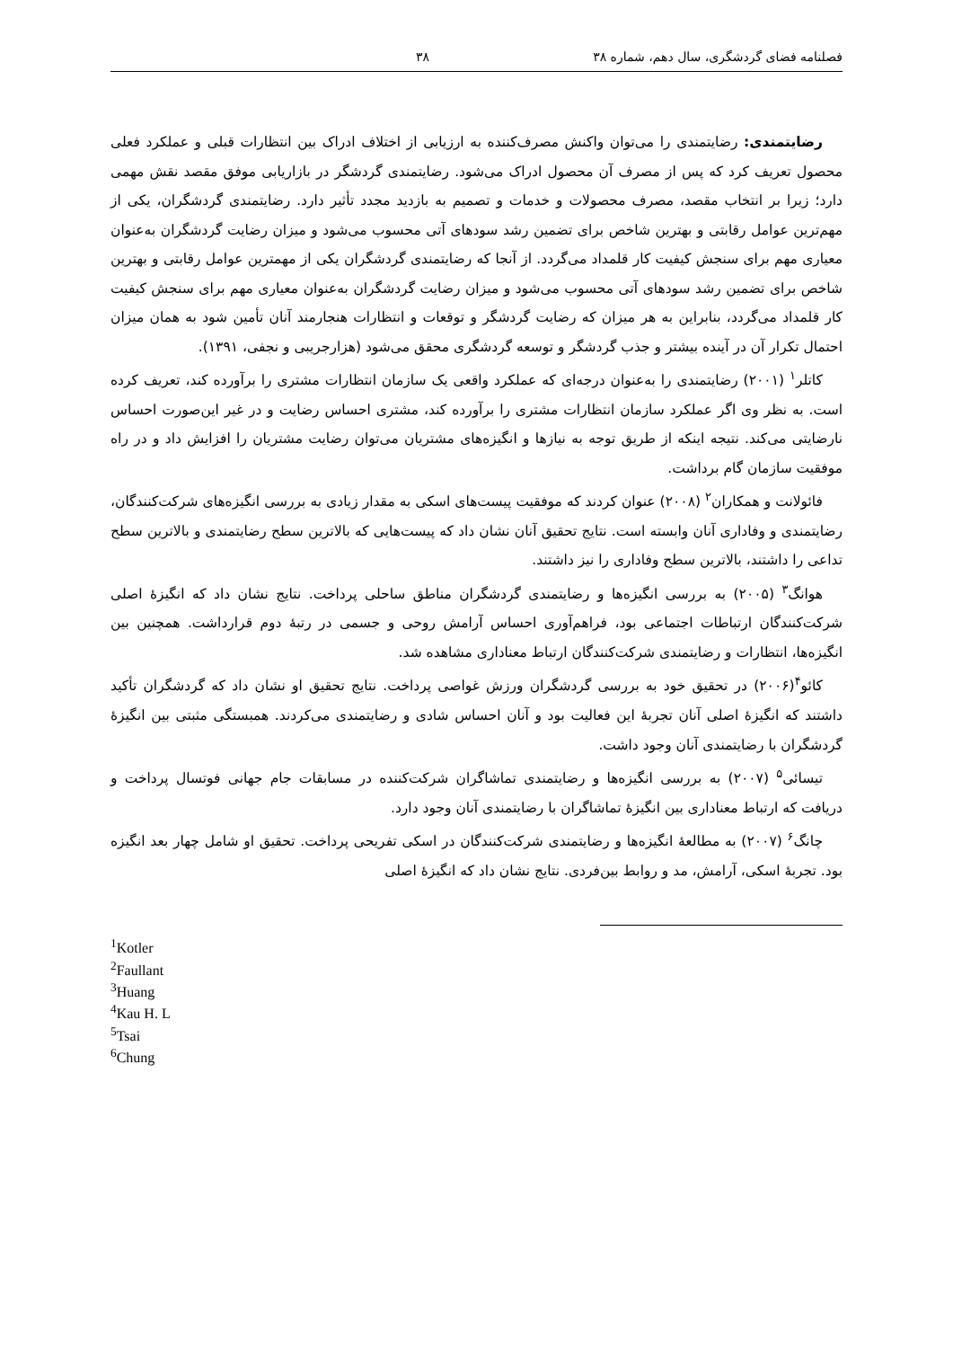فصلنامه فضای گردشگری، سال دهم، شماره ۳۸ ۳۸
رضایتمندی: رضایتمندی را می‌توان واکنش مصرف‌کننده به ارزیابی از اختلاف ادراک بین انتظارات قبلی و عملکرد فعلی محصول تعریف کرد که پس از مصرف آن محصول ادراک می‌شود. رضایتمندی گردشگر در بازاریابی موفق مقصد نقش مهمی دارد؛ زیرا بر انتخاب مقصد، مصرف محصولات و خدمات و تصمیم به بازدید مجدد تأثیر دارد. رضایتمندی گردشگران، یکی از مهم‌ترین عوامل رقابتی و بهترین شاخص برای تضمین رشد سودهای آتی محسوب می‌شود و میزان رضایت گردشگران به‌عنوان معیاری مهم برای سنجش کیفیت کار قلمداد می‌گردد. از آنجا که رضایتمندی گردشگران یکی از مهمترین عوامل رقابتی و بهترین شاخص برای تضمین رشد سودهای آتی محسوب می‌شود و میزان رضایت گردشگران به‌عنوان معیاری مهم برای سنجش کیفیت کار قلمداد می‌گردد، بنابراین به هر میزان که رضایت گردشگر و توقعات و انتظارات هنجارمند آنان تأمین شود به همان میزان احتمال تکرار آن در آینده بیشتر و جذب گردشگر و توسعه گردشگری محقق می‌شود (هزارجریبی و نجفی، ۱۳۹۱).
کاتلر<sup>۱</sup> (۲۰۰۱) رضایتمندی را به‌عنوان درجه‌ای که عملکرد واقعی یک سازمان انتظارات مشتری را برآورده کند، تعریف کرده است. به نظر وی اگر عملکرد سازمان انتظارات مشتری را برآورده کند، مشتری احساس رضایت و در غیر این‌صورت احساس نارضایتی می‌کند. نتیجه اینکه از طریق توجه به نیازها و انگیزه‌های مشتریان می‌توان رضایت مشتریان را افزایش داد و در راه موفقیت سازمان گام برداشت.
فائولانت و همکاران<sup>۲</sup> (۲۰۰۸) عنوان کردند که موفقیت پیست‌های اسکی به مقدار زیادی به بررسی انگیزه‌های شرکت‌کنندگان، رضایتمندی و وفاداری آنان وابسته است. نتایج تحقیق آنان نشان داد که پیست‌هایی که بالاترین سطح رضایتمندی و بالاترین سطح تداعی را داشتند، بالاترین سطح وفاداری را نیز داشتند.
هوانگ<sup>۳</sup> (۲۰۰۵) به بررسی انگیزه‌ها و رضایتمندی گردشگران مناطق ساحلی پرداخت. نتایج نشان داد که انگیزهٔ اصلی شرکت‌کنندگان ارتباطات اجتماعی بود، فراهم‌آوری احساس آرامش روحی و جسمی در رتبهٔ دوم قرارداشت. همچنین بین انگیزه‌ها، انتظارات و رضایتمندی شرکت‌کنندگان ارتباط معناداری مشاهده شد.
کائو<sup>۴</sup>(۲۰۰۶) در تحقیق خود به بررسی گردشگران ورزش غواصی پرداخت. نتایج تحقیق او نشان داد که گردشگران تأکید داشتند که انگیزهٔ اصلی آنان تجربهٔ این فعالیت بود و آنان احساس شادی و رضایتمندی می‌کردند. همبستگی مثبتی بین انگیزهٔ گردشگران با رضایتمندی آنان وجود داشت.
تیسائی<sup>۵</sup> (۲۰۰۷) به بررسی انگیزه‌ها و رضایتمندی تماشاگران شرکت‌کننده در مسابقات جام جهانی فوتسال پرداخت و دریافت که ارتباط معناداری بین انگیزهٔ تماشاگران با رضایتمندی آنان وجود دارد.
چانگ<sup>۶</sup> (۲۰۰۷) به مطالعهٔ انگیزه‌ها و رضایتمندی شرکت‌کنندگان در اسکی تفریحی پرداخت. تحقیق او شامل چهار بعد انگیزه بود. تجربهٔ اسکی، آرامش، مد و روابط بین‌فردی. نتایج نشان داد که انگیزهٔ اصلی
<sup>1</sup> Kotler
<sup>2</sup> Faullant
<sup>3</sup> Huang
<sup>4</sup> Kau H. L
<sup>5</sup> Tsai
<sup>6</sup> Chung